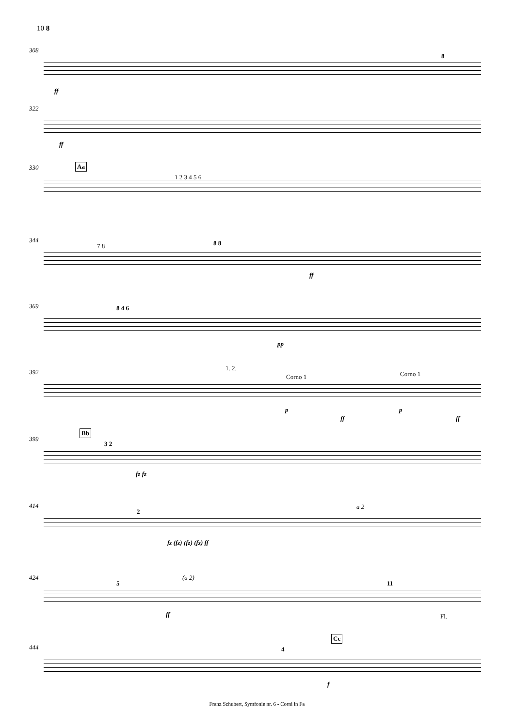10 8
308
ff
8
322
ff
330 Aa
1 2 3 4 5 6
344
7 8 8 8
ff
369 8 4 6
pp
392
1. 2.
Corno 1 Corno 1
p
ff
p
ff
399
Bb
3 2
fz fz
414
2
a 2
fz (fz) (fz) (fz) ff
424
5
(a 2)
ff
11
Fl.
444 4
Cc
f
Franz Schubert, Symfonie nr. 6 - Corni in Fa